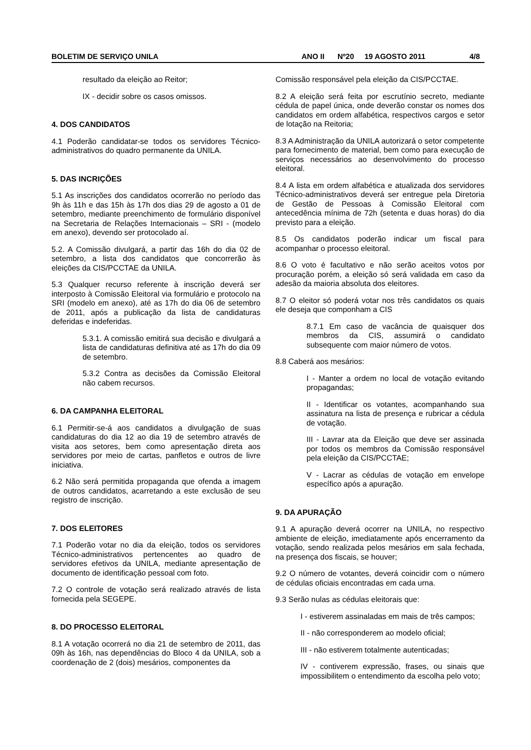BOLETIM DE SERVIÇO UNILA ANO II Nº20 19 AGOSTO 2011 4/8
resultado da eleição ao Reitor;
IX - decidir sobre os casos omissos.
4. DOS CANDIDATOS
4.1 Poderão candidatar-se todos os servidores Técnico-administrativos do quadro permanente da UNILA.
5. DAS INCRIÇÕES
5.1 As inscrições dos candidatos ocorrerão no período das 9h às 11h e das 15h às 17h dos dias 29 de agosto a 01 de setembro, mediante preenchimento de formulário disponível na Secretaria de Relações Internacionais – SRI - (modelo em anexo), devendo ser protocolado aí.
5.2. A Comissão divulgará, a partir das 16h do dia 02 de setembro, a lista dos candidatos que concorrerão às eleições da CIS/PCCTAE da UNILA.
5.3 Qualquer recurso referente à inscrição deverá ser interposto à Comissão Eleitoral via formulário e protocolo na SRI (modelo em anexo), até as 17h do dia 06 de setembro de 2011, após a publicação da lista de candidaturas deferidas e indeferidas.
5.3.1. A comissão emitirá sua decisão e divulgará a lista de candidaturas definitiva até as 17h do dia 09 de setembro.
5.3.2 Contra as decisões da Comissão Eleitoral não cabem recursos.
6. DA CAMPANHA ELEITORAL
6.1 Permitir-se-á aos candidatos a divulgação de suas candidaturas do dia 12 ao dia 19 de setembro através de visita aos setores, bem como apresentação direta aos servidores por meio de cartas, panfletos e outros de livre iniciativa.
6.2 Não será permitida propaganda que ofenda a imagem de outros candidatos, acarretando a este exclusão de seu registro de inscrição.
7. DOS ELEITORES
7.1 Poderão votar no dia da eleição, todos os servidores Técnico-administrativos pertencentes ao quadro de servidores efetivos da UNILA, mediante apresentação de documento de identificação pessoal com foto.
7.2 O controle de votação será realizado através de lista fornecida pela SEGEPE.
8. DO PROCESSO ELEITORAL
8.1 A votação ocorrerá no dia 21 de setembro de 2011, das 09h às 16h, nas dependências do Bloco 4 da UNILA, sob a coordenação de 2 (dois) mesários, componentes da
Comissão responsável pela eleição da CIS/PCCTAE.
8.2 A eleição será feita por escrutínio secreto, mediante cédula de papel única, onde deverão constar os nomes dos candidatos em ordem alfabética, respectivos cargos e setor de lotação na Reitoria;
8.3 A Administração da UNILA autorizará o setor competente para fornecimento de material, bem como para execução de serviços necessários ao desenvolvimento do processo eleitoral.
8.4 A lista em ordem alfabética e atualizada dos servidores Técnico-administrativos deverá ser entregue pela Diretoria de Gestão de Pessoas à Comissão Eleitoral com antecedência mínima de 72h (setenta e duas horas) do dia previsto para a eleição.
8.5 Os candidatos poderão indicar um fiscal para acompanhar o processo eleitoral.
8.6 O voto é facultativo e não serão aceitos votos por procuração porém, a eleição só será validada em caso da adesão da maioria absoluta dos eleitores.
8.7 O eleitor só poderá votar nos três candidatos os quais ele deseja que componham a CIS
8.7.1 Em caso de vacância de quaisquer dos membros da CIS, assumirá o candidato subsequente com maior número de votos.
8.8 Caberá aos mesários:
I - Manter a ordem no local de votação evitando propagandas;
II - Identificar os votantes, acompanhando sua assinatura na lista de presença e rubricar a cédula de votação.
III - Lavrar ata da Eleição que deve ser assinada por todos os membros da Comissão responsável pela eleição da CIS/PCCTAE;
V - Lacrar as cédulas de votação em envelope específico após a apuração.
9. DA APURAÇÃO
9.1 A apuração deverá ocorrer na UNILA, no respectivo ambiente de eleição, imediatamente após encerramento da votação, sendo realizada pelos mesários em sala fechada, na presença dos fiscais, se houver;
9.2 O número de votantes, deverá coincidir com o número de cédulas oficiais encontradas em cada urna.
9.3 Serão nulas as cédulas eleitorais que:
I - estiverem assinaladas em mais de três campos;
II - não corresponderem ao modelo oficial;
III - não estiverem totalmente autenticadas;
IV - contiverem expressão, frases, ou sinais que impossibilitem o entendimento da escolha pelo voto;